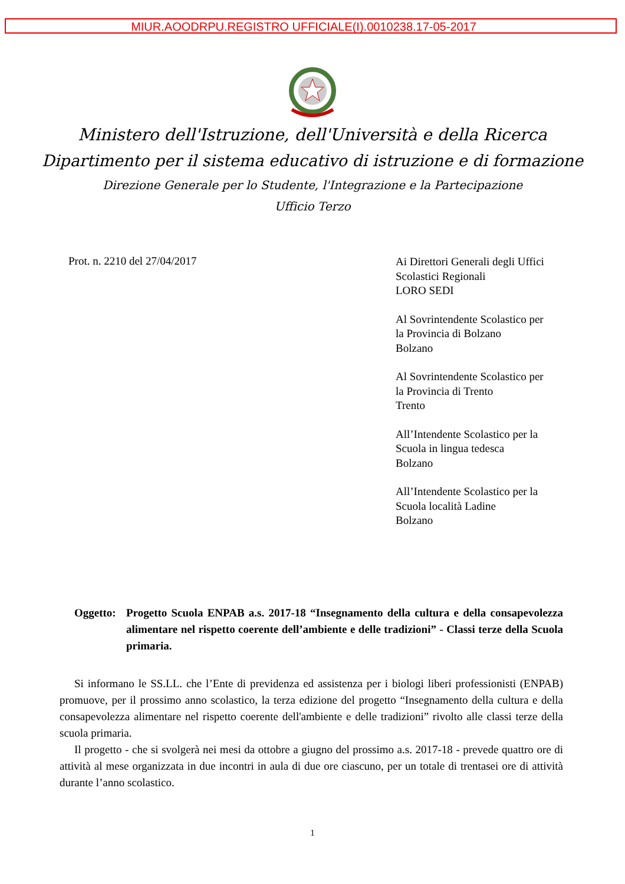MIUR.AOODRPU.REGISTRO UFFICIALE(I).0010238.17-05-2017
Ministero dell'Istruzione, dell'Università e della Ricerca
Dipartimento per il sistema educativo di istruzione e di formazione
Direzione Generale per lo Studente, l'Integrazione e la Partecipazione
Ufficio Terzo
Prot. n. 2210 del 27/04/2017
Ai Direttori Generali degli Uffici
Scolastici Regionali
LORO SEDI
Al Sovrintendente Scolastico per
la Provincia di Bolzano
Bolzano
Al Sovrintendente Scolastico per
la Provincia di Trento
Trento
All’Intendente Scolastico per la
Scuola in lingua tedesca
Bolzano
All’Intendente Scolastico per la
Scuola località Ladine
Bolzano
Oggetto: Progetto Scuola ENPAB a.s. 2017-18 “Insegnamento della cultura e della consapevolezza alimentare nel rispetto coerente dell’ambiente e delle tradizioni” - Classi terze della Scuola primaria.
Si informano le SS.LL. che l’Ente di previdenza ed assistenza per i biologi liberi professionisti (ENPAB) promuove, per il prossimo anno scolastico, la terza edizione del progetto “Insegnamento della cultura e della consapevolezza alimentare nel rispetto coerente dell'ambiente e delle tradizioni” rivolto alle classi terze della scuola primaria.
Il progetto - che si svolgerà nei mesi da ottobre a giugno del prossimo a.s. 2017-18 - prevede quattro ore di attività al mese organizzata in due incontri in aula di due ore ciascuno, per un totale di trentasei ore di attività durante l’anno scolastico.
1